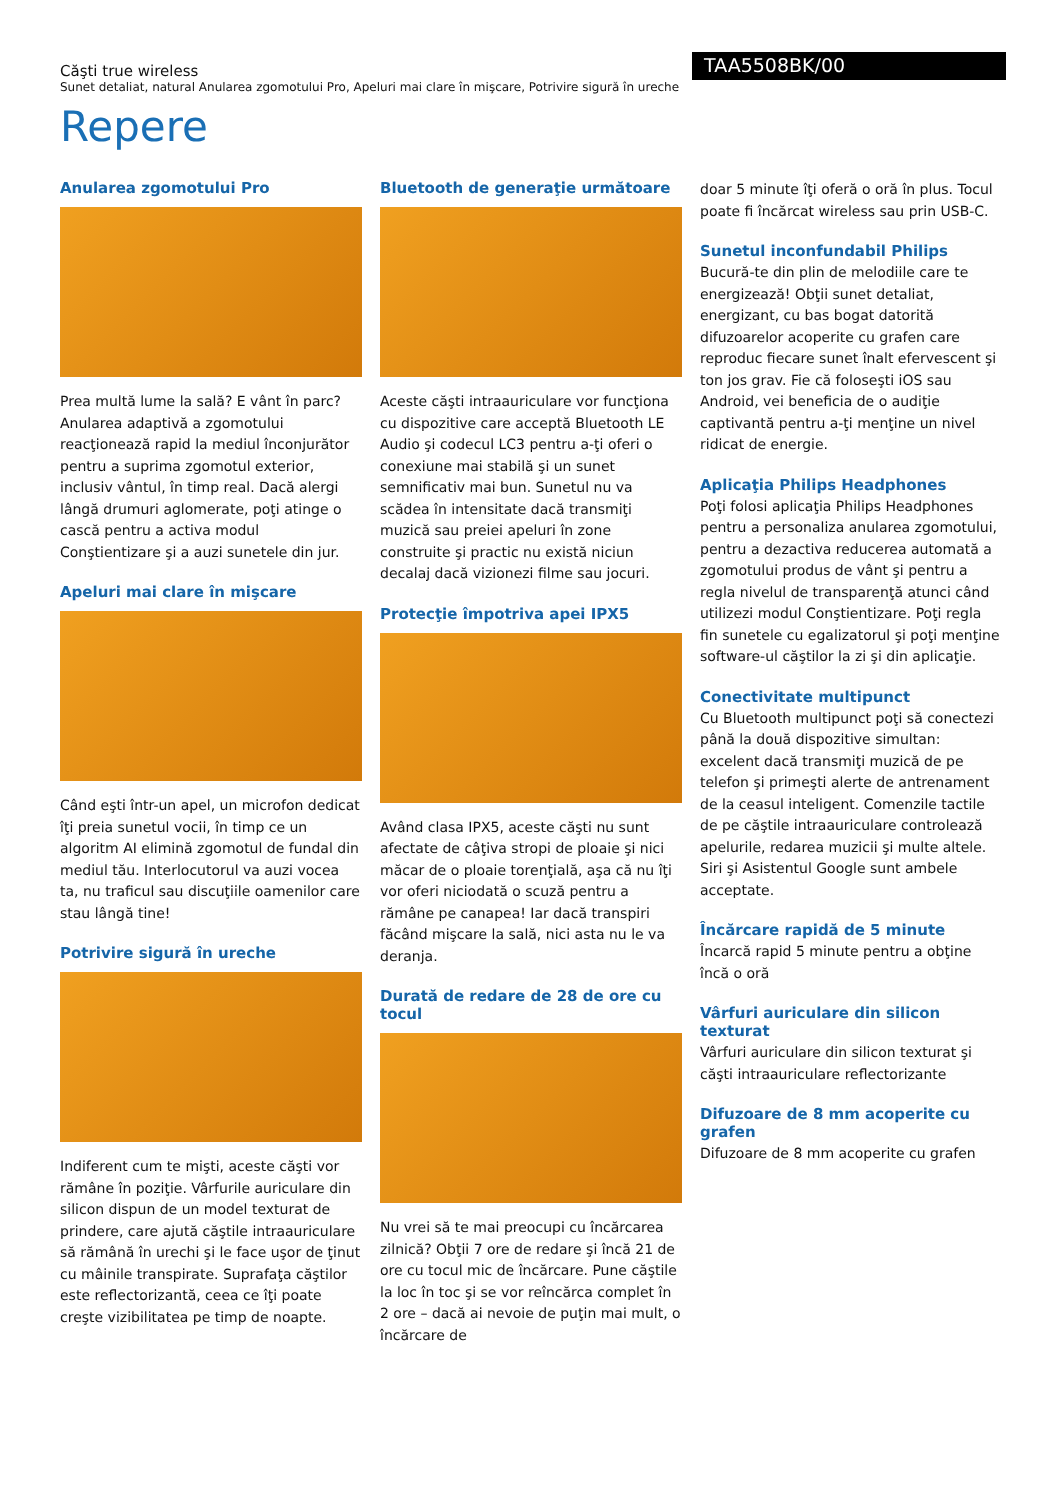Căşti true wireless
Sunet detaliat, natural Anularea zgomotului Pro, Apeluri mai clare în mişcare, Potrivire sigură în ureche
TAA5508BK/00
Repere
Anularea zgomotului Pro
Prea multă lume la sală? E vânt în parc? Anularea adaptivă a zgomotului reacţionează rapid la mediul înconjurător pentru a suprima zgomotul exterior, inclusiv vântul, în timp real. Dacă alergi lângă drumuri aglomerate, poţi atinge o cască pentru a activa modul Conştientizare şi a auzi sunetele din jur.
Apeluri mai clare în mişcare
Când eşti într-un apel, un microfon dedicat îţi preia sunetul vocii, în timp ce un algoritm AI elimină zgomotul de fundal din mediul tău. Interlocutorul va auzi vocea ta, nu traficul sau discuţiile oamenilor care stau lângă tine!
Potrivire sigură în ureche
Indiferent cum te mişti, aceste căşti vor rămâne în poziţie. Vârfurile auriculare din silicon dispun de un model texturat de prindere, care ajută căştile intraauriculare să rămână în urechi şi le face uşor de ţinut cu mâinile transpirate. Suprafaţa căştilor este reflectorizantă, ceea ce îţi poate creşte vizibilitatea pe timp de noapte.
Bluetooth de generaţie următoare
Aceste căşti intraauriculare vor funcţiona cu dispozitive care acceptă Bluetooth LE Audio şi codecul LC3 pentru a-ţi oferi o conexiune mai stabilă şi un sunet semnificativ mai bun. Sunetul nu va scădea în intensitate dacă transmiţi muzică sau preiei apeluri în zone construite şi practic nu există niciun decalaj dacă vizionezi filme sau jocuri.
Protecţie împotriva apei IPX5
Având clasa IPX5, aceste căşti nu sunt afectate de câţiva stropi de ploaie şi nici măcar de o ploaie torenţială, aşa că nu îţi vor oferi niciodată o scuză pentru a rămâne pe canapea! Iar dacă transpiri făcând mişcare la sală, nici asta nu le va deranja.
Durată de redare de 28 de ore cu tocul
Nu vrei să te mai preocupi cu încărcarea zilnică? Obţii 7 ore de redare şi încă 21 de ore cu tocul mic de încărcare. Pune căştile la loc în toc şi se vor reîncărca complet în 2 ore – dacă ai nevoie de puţin mai mult, o încărcare de
doar 5 minute îţi oferă o oră în plus. Tocul poate fi încărcat wireless sau prin USB-C.
Sunetul inconfundabil Philips
Bucură-te din plin de melodiile care te energizează! Obţii sunet detaliat, energizant, cu bas bogat datorită difuzoarelor acoperite cu grafen care reproduc fiecare sunet înalt efervescent şi ton jos grav. Fie că foloseşti iOS sau Android, vei beneficia de o audiţie captivantă pentru a-ţi menţine un nivel ridicat de energie.
Aplicaţia Philips Headphones
Poţi folosi aplicaţia Philips Headphones pentru a personaliza anularea zgomotului, pentru a dezactiva reducerea automată a zgomotului produs de vânt şi pentru a regla nivelul de transparenţă atunci când utilizezi modul Conştientizare. Poţi regla fin sunetele cu egalizatorul şi poţi menţine software-ul căştilor la zi şi din aplicaţie.
Conectivitate multipunct
Cu Bluetooth multipunct poţi să conectezi până la două dispozitive simultan: excelent dacă transmiţi muzică de pe telefon şi primeşti alerte de antrenament de la ceasul inteligent. Comenzile tactile de pe căştile intraauriculare controlează apelurile, redarea muzicii şi multe altele. Siri şi Asistentul Google sunt ambele acceptate.
Încărcare rapidă de 5 minute
Încarcă rapid 5 minute pentru a obţine încă o oră
Vârfuri auriculare din silicon texturat
Vârfuri auriculare din silicon texturat şi căşti intraauriculare reflectorizante
Difuzoare de 8 mm acoperite cu grafen
Difuzoare de 8 mm acoperite cu grafen